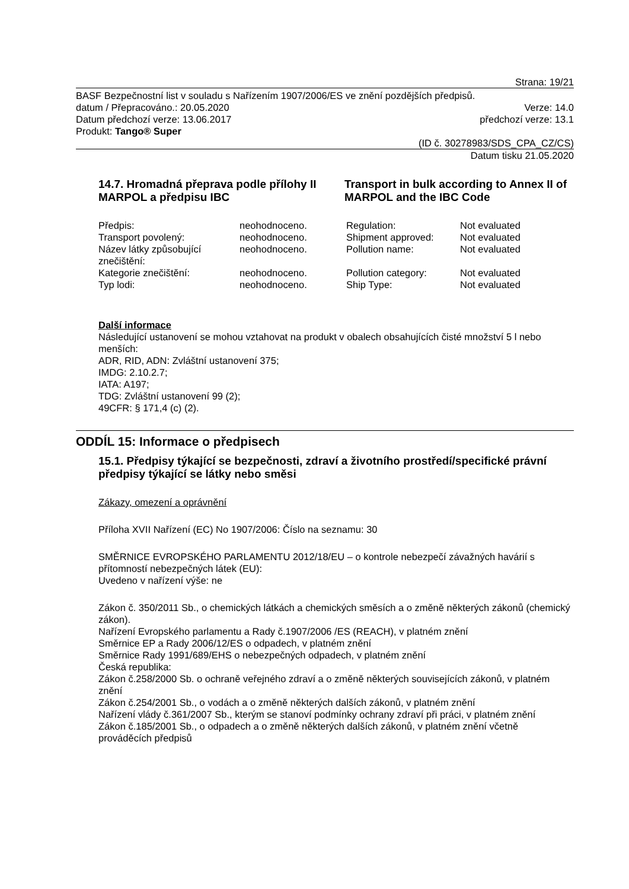Strana: 19/21
BASF Bezpečnostní list v souladu s Nařízením 1907/2006/ES ve znění pozdějších předpisů.
datum / Přepracováno.: 20.05.2020 Verze: 14.0
Datum předchozí verze: 13.06.2017 předchozí verze: 13.1
Produkt: Tango® Super
(ID č. 30278983/SDS_CPA_CZ/CS)
Datum tisku 21.05.2020
14.7. Hromadná přeprava podle přílohy II MARPOL a předpisu IBC
Transport in bulk according to Annex II of MARPOL and the IBC Code
| Předpis: | neohodnoceno. | Regulation: | Not evaluated |
| Transport povolený: | neohodnoceno. | Shipment approved: | Not evaluated |
| Název látky způsobující znečištění: | neohodnoceno. | Pollution name: | Not evaluated |
| Kategorie znečištění: | neohodnoceno. | Pollution category: | Not evaluated |
| Typ lodi: | neohodnoceno. | Ship Type: | Not evaluated |
Další informace
Následující ustanovení se mohou vztahovat na produkt v obalech obsahujících čisté množství 5 l nebo menších:
ADR, RID, ADN: Zvláštní ustanovení 375;
IMDG: 2.10.2.7;
IATA: A197;
TDG: Zvláštní ustanovení 99 (2);
49CFR: § 171,4 (c) (2).
ODDÍL 15: Informace o předpisech
15.1. Předpisy týkající se bezpečnosti, zdraví a životního prostředí/specifické právní předpisy týkající se látky nebo směsi
Zákazy, omezení a oprávnění
Příloha XVII Nařízení (EC) No 1907/2006: Číslo na seznamu: 30
SMĚRNICE EVROPSKÉHO PARLAMENTU 2012/18/EU – o kontrole nebezpečí závažných havárií s přítomností nebezpečných látek (EU):
Uvedeno v nařízení výše: ne
Zákon č. 350/2011 Sb., o chemických látkách a chemických směsích a o změně některých zákonů (chemický zákon).
Nařízení Evropského parlamentu a Rady č.1907/2006 /ES (REACH), v platném znění
Směrnice EP a Rady 2006/12/ES o odpadech, v platném znění
Směrnice Rady 1991/689/EHS o nebezpečných odpadech, v platném znění
Česká republika:
Zákon č.258/2000 Sb. o ochraně veřejného zdraví a o změně některých souvisejících zákonů, v platném znění
Zákon č.254/2001 Sb., o vodách a o změně některých dalších zákonů, v platném znění
Nařízení vlády č.361/2007 Sb., kterým se stanoví podmínky ochrany zdraví při práci, v platném znění
Zákon č.185/2001 Sb., o odpadech a o změně některých dalších zákonů, v platném znění včetně prováděcích předpisů